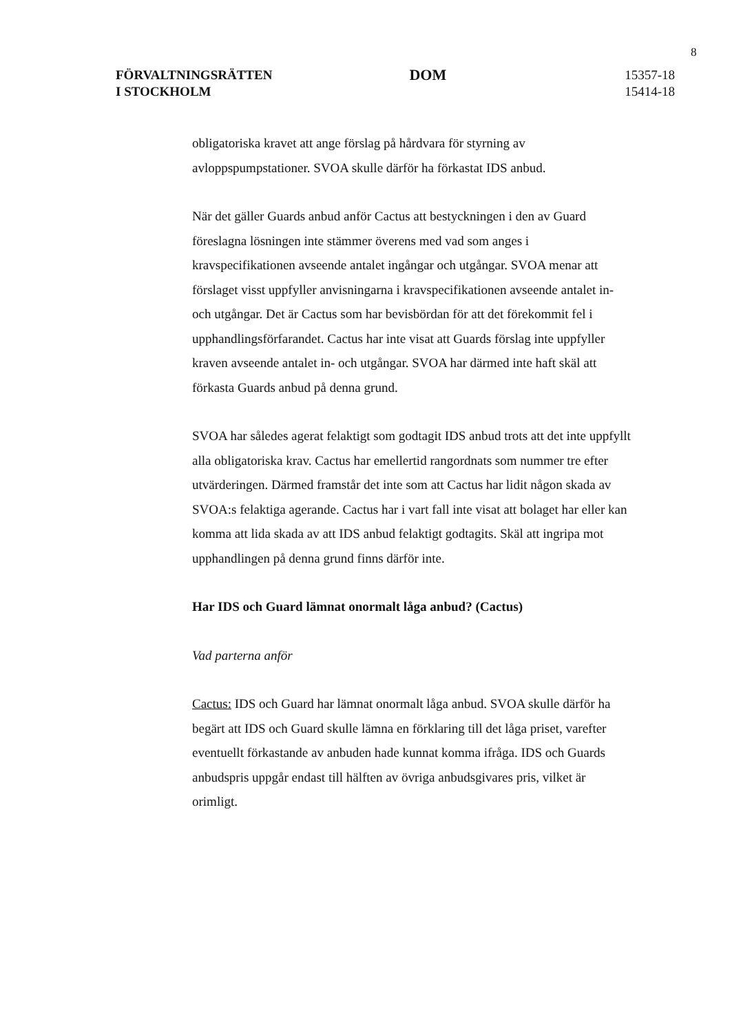8
FÖRVALTNINGSRÄTTEN
I STOCKHOLM
DOM
15357-18
15414-18
obligatoriska kravet att ange förslag på hårdvara för styrning av avloppspumpstationer. SVOA skulle därför ha förkastat IDS anbud.
När det gäller Guards anbud anför Cactus att bestyckningen i den av Guard föreslagna lösningen inte stämmer överens med vad som anges i kravspecifikationen avseende antalet ingångar och utgångar. SVOA menar att förslaget visst uppfyller anvisningarna i kravspecifikationen avseende antalet in- och utgångar. Det är Cactus som har bevisbördan för att det förekommit fel i upphandlingsförfarandet. Cactus har inte visat att Guards förslag inte uppfyller kraven avseende antalet in- och utgångar. SVOA har därmed inte haft skäl att förkasta Guards anbud på denna grund.
SVOA har således agerat felaktigt som godtagit IDS anbud trots att det inte uppfyllt alla obligatoriska krav. Cactus har emellertid rangordnats som nummer tre efter utvärderingen. Därmed framstår det inte som att Cactus har lidit någon skada av SVOA:s felaktiga agerande. Cactus har i vart fall inte visat att bolaget har eller kan komma att lida skada av att IDS anbud felaktigt godtagits. Skäl att ingripa mot upphandlingen på denna grund finns därför inte.
Har IDS och Guard lämnat onormalt låga anbud? (Cactus)
Vad parterna anför
Cactus: IDS och Guard har lämnat onormalt låga anbud. SVOA skulle därför ha begärt att IDS och Guard skulle lämna en förklaring till det låga priset, varefter eventuellt förkastande av anbuden hade kunnat komma ifråga. IDS och Guards anbudspris uppgår endast till hälften av övriga anbudsgivares pris, vilket är orimligt.